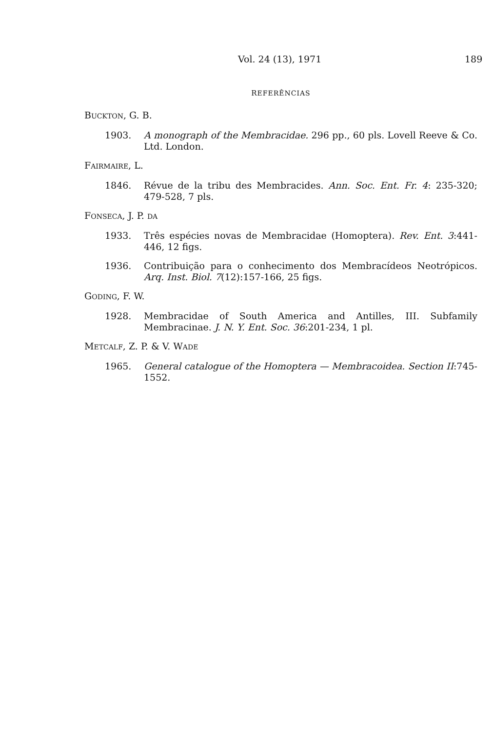Vol. 24 (13), 1971 189
REFERÊNCIAS
BUCKTON, G. B.
1903. A monograph of the Membracidae. 296 pp., 60 pls. Lovell Reeve & Co. Ltd. London.
FAIRMAIRE, L.
1846. Révue de la tribu des Membracides. Ann. Soc. Ent. Fr. 4: 235-320; 479-528, 7 pls.
FONSECA, J. P. DA
1933. Três espécies novas de Membracidae (Homoptera). Rev. Ent. 3:441-446, 12 figs.
1936. Contribuição para o conhecimento dos Membracídeos Neotrópicos. Arq. Inst. Biol. 7(12):157-166, 25 figs.
GODING, F. W.
1928. Membracidae of South America and Antilles, III. Subfamily Membracinae. J. N. Y. Ent. Soc. 36:201-234, 1 pl.
METCALF, Z. P. & V. WADE
1965. General catalogue of the Homoptera — Membracoidea. Section II:745-1552.